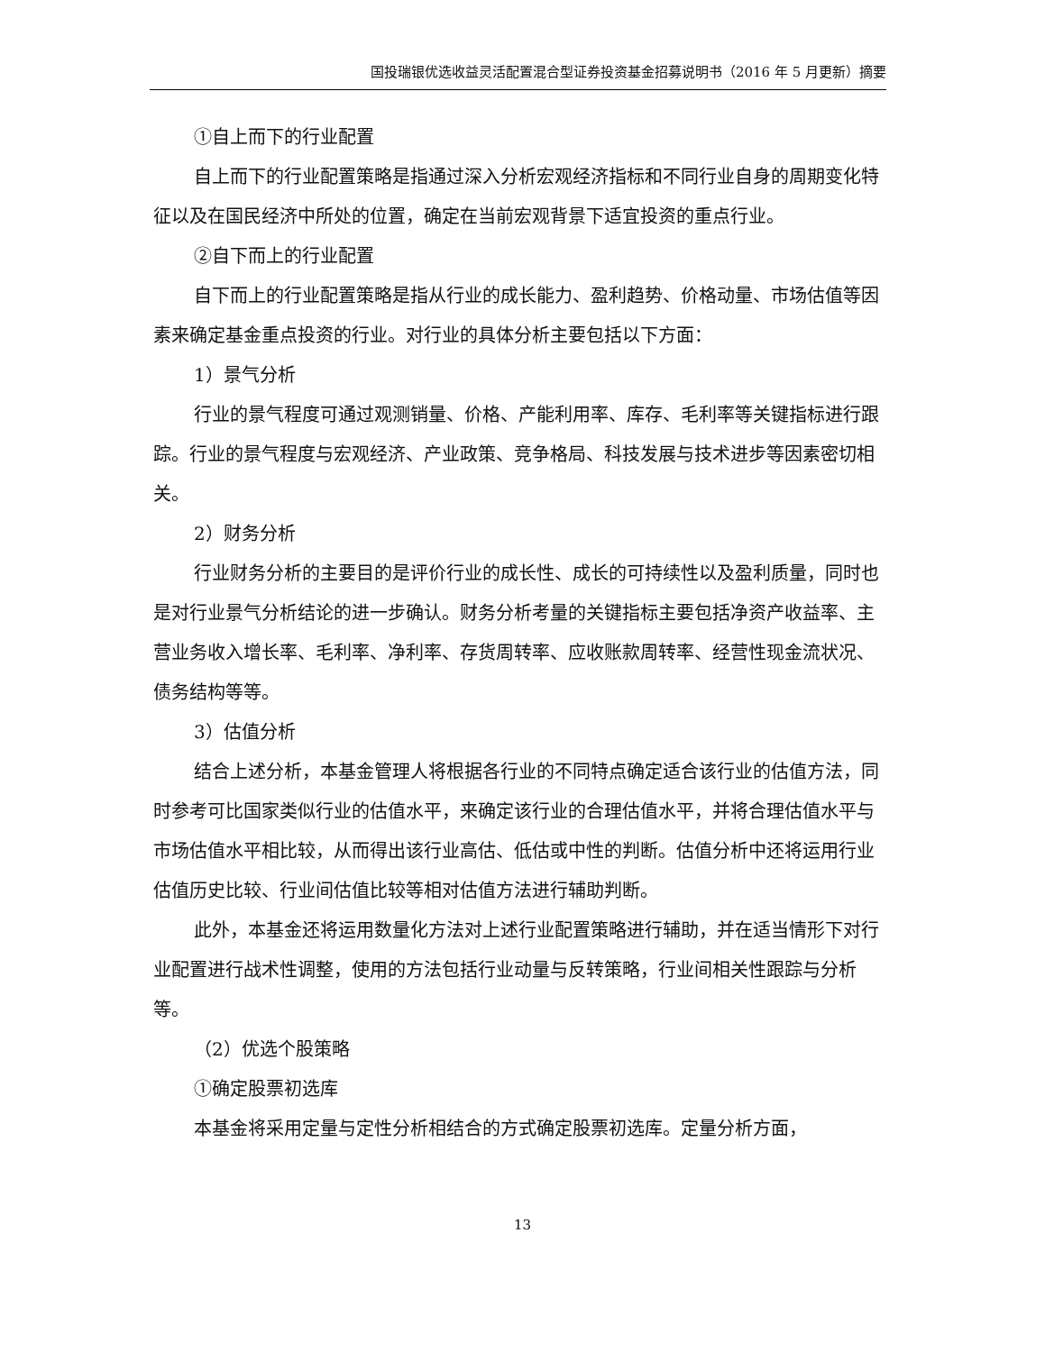国投瑞银优选收益灵活配置混合型证券投资基金招募说明书（2016 年 5 月更新）摘要
①自上而下的行业配置
自上而下的行业配置策略是指通过深入分析宏观经济指标和不同行业自身的周期变化特征以及在国民经济中所处的位置，确定在当前宏观背景下适宜投资的重点行业。
②自下而上的行业配置
自下而上的行业配置策略是指从行业的成长能力、盈利趋势、价格动量、市场估值等因素来确定基金重点投资的行业。对行业的具体分析主要包括以下方面：
1）景气分析
行业的景气程度可通过观测销量、价格、产能利用率、库存、毛利率等关键指标进行跟踪。行业的景气程度与宏观经济、产业政策、竞争格局、科技发展与技术进步等因素密切相关。
2）财务分析
行业财务分析的主要目的是评价行业的成长性、成长的可持续性以及盈利质量，同时也是对行业景气分析结论的进一步确认。财务分析考量的关键指标主要包括净资产收益率、主营业务收入增长率、毛利率、净利率、存货周转率、应收账款周转率、经营性现金流状况、债务结构等等。
3）估值分析
结合上述分析，本基金管理人将根据各行业的不同特点确定适合该行业的估值方法，同时参考可比国家类似行业的估值水平，来确定该行业的合理估值水平，并将合理估值水平与市场估值水平相比较，从而得出该行业高估、低估或中性的判断。估值分析中还将运用行业估值历史比较、行业间估值比较等相对估值方法进行辅助判断。
此外，本基金还将运用数量化方法对上述行业配置策略进行辅助，并在适当情形下对行业配置进行战术性调整，使用的方法包括行业动量与反转策略，行业间相关性跟踪与分析等。
（2）优选个股策略
①确定股票初选库
本基金将采用定量与定性分析相结合的方式确定股票初选库。定量分析方面，
13